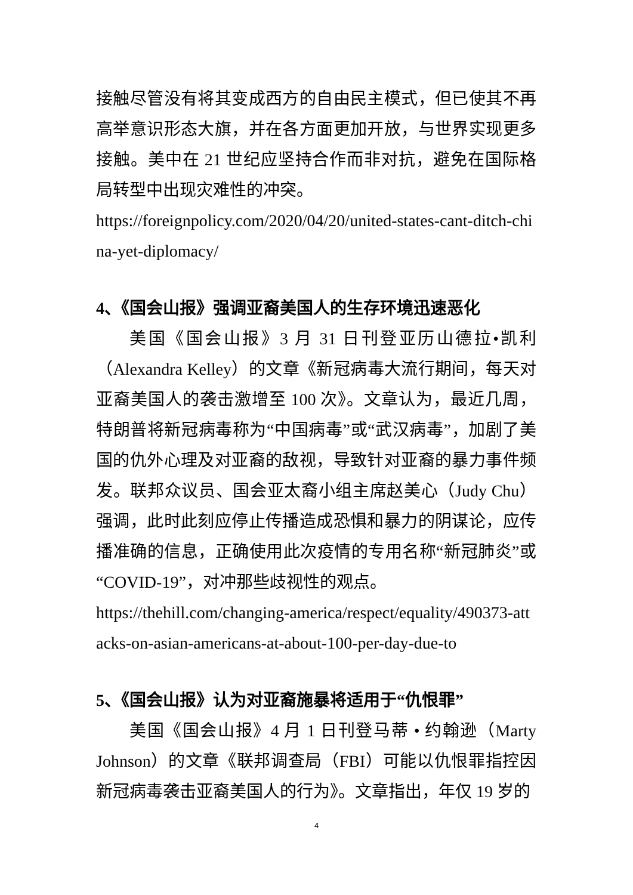接触尽管没有将其变成西方的自由民主模式，但已使其不再高举意识形态大旗，并在各方面更加开放，与世界实现更多接触。美中在 21 世纪应坚持合作而非对抗，避免在国际格局转型中出现灾难性的冲突。
https://foreignpolicy.com/2020/04/20/united-states-cant-ditch-china-yet-diplomacy/
4、《国会山报》强调亚裔美国人的生存环境迅速恶化
美国《国会山报》3 月 31 日刊登亚历山德拉•凯利（Alexandra Kelley）的文章《新冠病毒大流行期间，每天对亚裔美国人的袭击激增至 100 次》。文章认为，最近几周，特朗普将新冠病毒称为“中国病毒”或“武汉病毒”，加剧了美国的仇外心理及对亚裔的敌视，导致针对亚裔的暴力事件频发。联邦众议员、国会亚太裔小组主席赵美心（Judy Chu）强调，此时此刻应停止传播造成恐惧和暴力的阴谋论，应传播准确的信息，正确使用此次疫情的专用名称“新冠肺炎”或“COVID-19”，对冲那些歧视性的观点。
https://thehill.com/changing-america/respect/equality/490373-attacks-on-asian-americans-at-about-100-per-day-due-to
5、《国会山报》认为对亚裔施暴将适用于“仇恨罪”
美国《国会山报》4 月 1 日刊登马蒂 • 约翰逊（Marty Johnson）的文章《联邦调查局（FBI）可能以仇恨罪指控因新冠病毒袭击亚裔美国人的行为》。文章指出，年仅 19 岁的
4